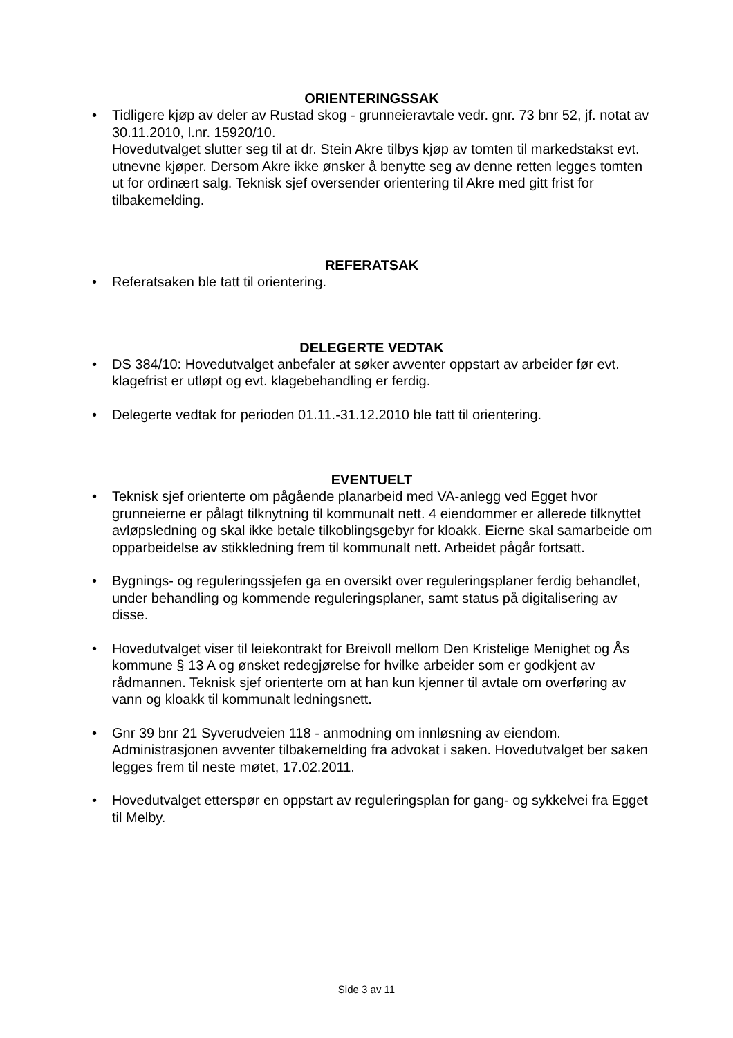ORIENTERINGSSAK
• Tidligere kjøp av deler av Rustad skog - grunneieravtale vedr. gnr. 73 bnr 52, jf. notat av 30.11.2010, l.nr. 15920/10.
Hovedutvalget slutter seg til at dr. Stein Akre tilbys kjøp av tomten til markedstakst evt. utnevne kjøper. Dersom Akre ikke ønsker å benytte seg av denne retten legges tomten ut for ordinært salg. Teknisk sjef oversender orientering til Akre med gitt frist for tilbakemelding.
REFERATSAK
• Referatsaken ble tatt til orientering.
DELEGERTE VEDTAK
• DS 384/10: Hovedutvalget anbefaler at søker avventer oppstart av arbeider før evt. klagefrist er utløpt og evt. klagebehandling er ferdig.
• Delegerte vedtak for perioden 01.11.-31.12.2010 ble tatt til orientering.
EVENTUELT
• Teknisk sjef orienterte om pågående planarbeid med VA-anlegg ved Egget hvor grunneierne er pålagt tilknytning til kommunalt nett. 4 eiendommer er allerede tilknyttet avløpsledning og skal ikke betale tilkoblingsgebyr for kloakk. Eierne skal samarbeide om opparbeidelse av stikkledning frem til kommunalt nett. Arbeidet pågår fortsatt.
• Bygnings- og reguleringssjefen ga en oversikt over reguleringsplaner ferdig behandlet, under behandling og kommende reguleringsplaner, samt status på digitalisering av disse.
• Hovedutvalget viser til leiekontrakt for Breivoll mellom Den Kristelige Menighet og Ås kommune § 13 A og ønsket redegjørelse for hvilke arbeider som er godkjent av rådmannen. Teknisk sjef orienterte om at han kun kjenner til avtale om overføring av vann og kloakk til kommunalt ledningsnett.
• Gnr 39 bnr 21 Syverudveien 118 - anmodning om innløsning av eiendom. Administrasjonen avventer tilbakemelding fra advokat i saken. Hovedutvalget ber saken legges frem til neste møtet, 17.02.2011.
• Hovedutvalget etterspør en oppstart av reguleringsplan for gang- og sykkelvei fra Egget til Melby.
Side 3 av 11